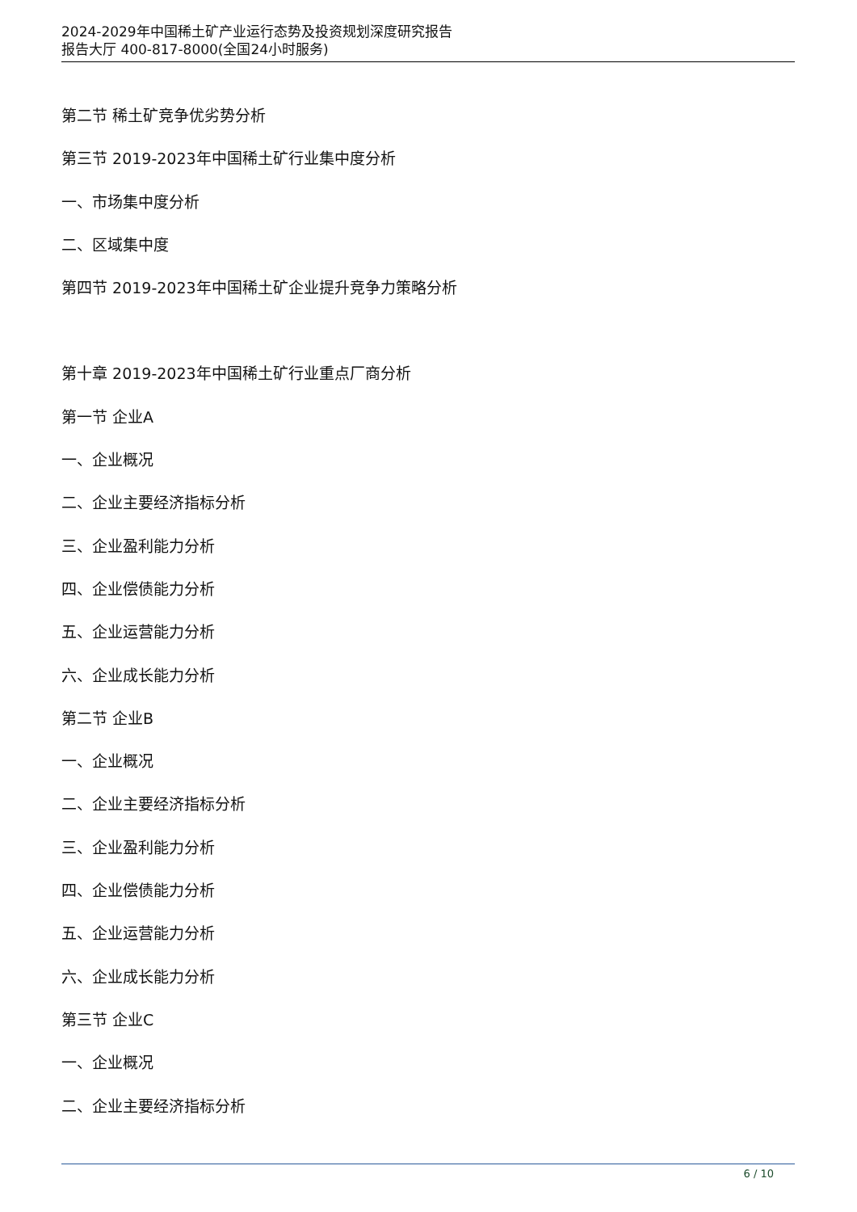2024-2029年中国稀土矿产业运行态势及投资规划深度研究报告
报告大厅 400-817-8000(全国24小时服务)
第二节 稀土矿竞争优劣势分析
第三节 2019-2023年中国稀土矿行业集中度分析
一、市场集中度分析
二、区域集中度
第四节 2019-2023年中国稀土矿企业提升竞争力策略分析
第十章 2019-2023年中国稀土矿行业重点厂商分析
第一节 企业A
一、企业概况
二、企业主要经济指标分析
三、企业盈利能力分析
四、企业偿债能力分析
五、企业运营能力分析
六、企业成长能力分析
第二节 企业B
一、企业概况
二、企业主要经济指标分析
三、企业盈利能力分析
四、企业偿债能力分析
五、企业运营能力分析
六、企业成长能力分析
第三节 企业C
一、企业概况
二、企业主要经济指标分析
6 / 10